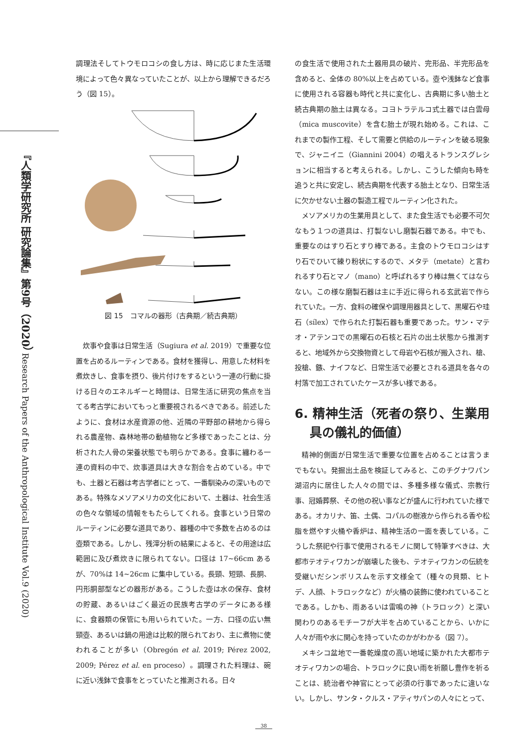『人類学研究所 研究論集』第9号（2020） Research Papers of the Anthropological Institute Vol.9 (2020)
調理法そしてトウモロコシの食し方は、時に応じまた生活環境によって色々異なっていたことが、以上から理解できるだろう（図 15）。
図 15　コマルの器形（古典期／続古典期）
炊事や食事は日常生活（Sugiura et al. 2019）で重要な位置を占めるルーティンである。食材を獲得し、用意した材料を煮炊きし、食事を摂り、後片付けをするという一連の行動に掛ける日々のエネルギーと時間は、日常生活に研究の焦点を当てる考古学においてもっと重要視されるべきである。前述したように、食材は水産資源の他、近隣の平野部の耕地から得られる農産物、森林地帯の動植物など多様であったことは、分析された人骨の栄養状態でも明らかである。食事に纏わる一連の資料の中で、炊事道具は大きな割合を占めている。中でも、土器と石器は考古学者にとって、一番馴染みの深いものである。特殊なメソアメリカの文化において、土器は、社会生活の色々な領域の情報をもたらしてくれる。食事という日常のルーティンに必要な道具であり、器種の中で多数を占めるのは壺類である。しかし、残滓分析の結果によると、その用途は広範囲に及び煮炊きに限られてない。口径は 17~66cm あるが、70%は 14~26cm に集中している。長頸、短頸、長胴、円形胴部型などの器形がある。こうした壺は水の保存、食材の貯蔵、あるいはごく最近の民族考古学のデータにある様に、食器類の保管にも用いられていた。一方、口径の広い無頸壺、あるいは鍋の用途は比較的限られており、主に煮物に使われることが多い（Obregón et al. 2019; Pérez 2002, 2009; Pérez et al. en proceso）。調理された料理は、碗に近い浅鉢で食事をとっていたと推測される。日々
の食生活で使用された土器用具の破片、完形品、半完形品を含めると、全体の 80%以上を占めている。壺や浅鉢など食事に使用される容器も時代と共に変化し、古典期に多い胎土と続古典期の胎土は異なる。コヨトラテルコ式土器では白雲母（mica muscovite）を含む胎土が現れ始める。これは、これまでの製作工程、そして需要と供給のルーティンを破る現象で、ジャニイニ（Giannini 2004）の唱えるトランスグレションに相当すると考えられる。しかし、こうした傾向も時を追うと共に安定し、続古典期を代表する胎土となり、日常生活に欠かせない土器の製造工程でルーティン化された。
メソアメリカの生業用具として、また食生活でも必要不可欠なもう１つの道具は、打製ないし磨製石器である。中でも、重要なのはすり石とすり棒である。主食のトウモロコシはすり石でひいて練り粉状にするので、メタテ（metate）と言われるすり石とマノ（mano）と呼ばれるすり棒は無くてはならない。この様な磨製石器は主に手近に得られる玄武岩で作られていた。一方、食料の確保や調理用器具として、黒曜石や珪石（sílex）で作られた打製石器も重要であった。サン・マテオ・アテンコでの黒曜石の石核と石片の出土状態から推測すると、地域外から交換物資として母岩や石核が搬入され、槍、投槍、鏃、ナイフなど、日常生活で必要とされる道具を各々の村落で加工されていたケースが多い様である。
6. 精神生活（死者の祭り、生業用具の儀礼的価値）
精神的側面が日常生活で重要な位置を占めることは言うまでもない。発掘出土品を検証してみると、このチグナワパン湖沼内に居住した人々の間では、多種多様な儀式、宗教行事、冠婚葬祭、その他の祝い事などが盛んに行われていた様である。オカリナ、笛、土偶、コパルの樹液から作られる香や松脂を燃やす火桶や香炉は、精神生活の一面を表している。こうした祭祀や行事で使用されるモノに関して特筆すべきは、大都市テオティワカンが崩壊した後も、テオティワカンの伝統を受継いだシンボリスムを示す文様全て（種々の貝類、ヒトデ、人顔、トラロックなど）が火桶の装飾に使われていることである。しかも、雨あるいは雷鳴の神（トラロック）と深い関わりのあるモチーフが大半を占めていることから、いかに人々が雨や水に関心を持っていたのかがわかる（図 7）。
メキシコ盆地で一番乾燥度の高い地域に築かれた大都市テオティワカンの場合、トラロックに良い雨を祈願し豊作を祈ることは、統治者や神官にとって必須の行事であったに違いない。しかし、サンタ・クルス・アティサパンの人々にとって、
38